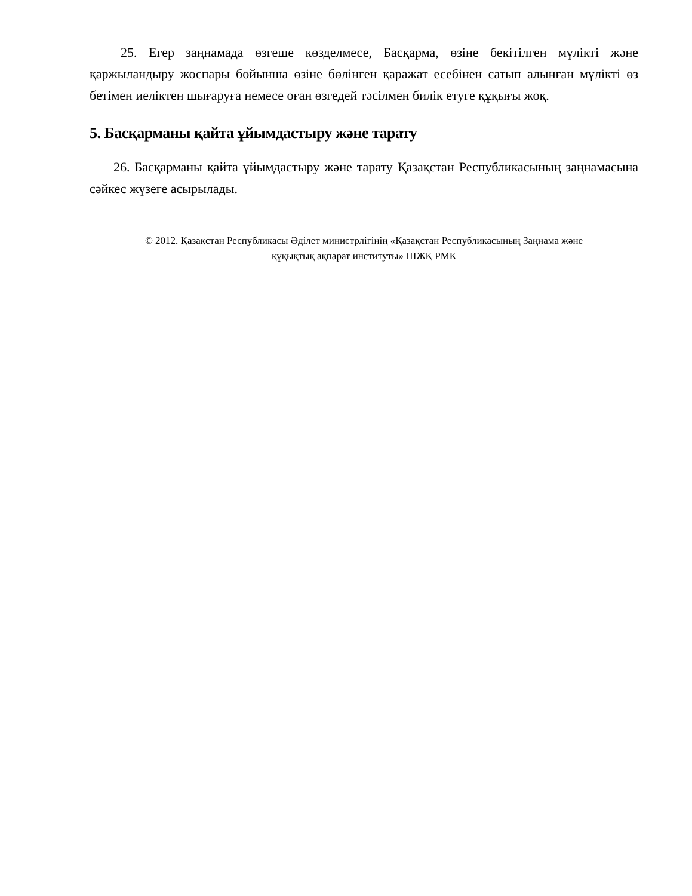25. Егер заңнамада өзгеше көзделмесе, Басқарма, өзіне бекітілген мүлікті және қаржыландыру жоспары бойынша өзіне бөлінген қаражат есебінен сатып алынған мүлікті өз бетімен иеліктен шығаруға немесе оған өзгедей тәсілмен билік етуге құқығы жоқ.
5. Басқарманы қайта ұйымдастыру және тарату
26. Басқарманы қайта ұйымдастыру және тарату Қазақстан Республикасының заңнамасына сәйкес жүзеге асырылады.
© 2012. Қазақстан Республикасы Әділет министрлігінің «Қазақстан Республикасының Заңнама және
құқықтық ақпарат институты» ШЖҚ РМК